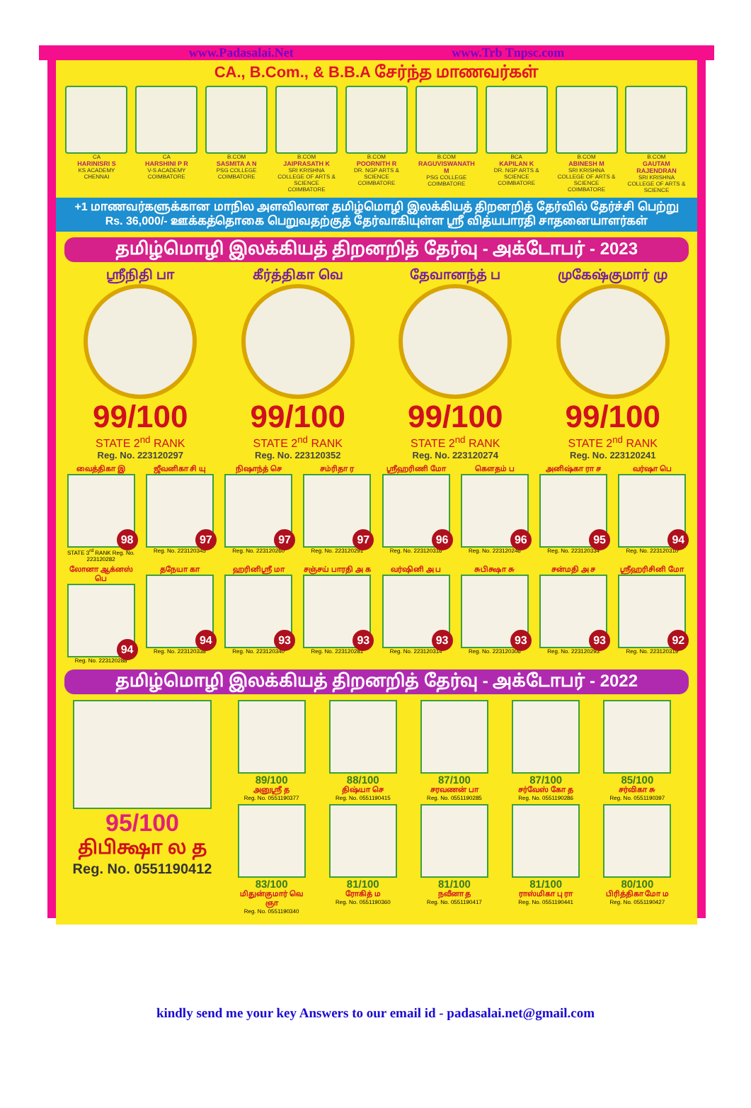www.Padasalai.Net www.Trb Tnpsc.com
CA., B.Com., & B.B.A சேர்ந்த மாணவர்கள்
CA
HARINISRI S
KS ACADEMY CHENNAI
CA
HARSHINI P R
V-S ACADEMY COIMBATORE
B.COM
SASMITA A N
PSG COLLEGE COIMBATORE
B.COM
JAIPRASATH K
SRI KRISHNA COLLEGE OF ARTS & SCIENCE COIMBATORE
B.COM
POORNITH R
DR. NGP ARTS & SCIENCE COIMBATORE
B.COM
RAGUVISWANATH M
PSG COLLEGE COIMBATORE
BCA
KAPILAN K
DR. NGP ARTS & SCIENCE COIMBATORE
B.COM
ABINESH M
SRI KRISHNA COLLEGE OF ARTS & SCIENCE COIMBATORE
B.COM
GAUTAM RAJENDRAN
SRI KRISHNA COLLEGE OF ARTS & SCIENCE
+1 மாணவர்களுக்கான மாநில அளவிலான தமிழ்மொழி இலக்கியத் திறனறித் தேர்வில் தேர்ச்சி பெற்று
Rs. 36,000/- ஊக்கத்தொகை பெறுவதற்குத் தேர்வாகியுள்ள ஸ்ரீ வித்யபாரதி சாதனையாளர்கள்
தமிழ்மொழி இலக்கியத் திறனறித் தேர்வு - அக்டோபர் - 2023
ஸ்ரீநிதி பா
99/100
STATE 2<sup>nd</sup> RANK
Reg. No. 223120297
கீர்த்திகா வெ
99/100
STATE 2<sup>nd</sup> RANK
Reg. No. 223120352
தேவானந்த் ப
99/100
STATE 2<sup>nd</sup> RANK
Reg. No. 223120274
முகேஷ்குமார் மு
99/100
STATE 2<sup>nd</sup> RANK
Reg. No. 223120241
வைத்திகா இ
98
STATE 3<sup>rd</sup> RANK Reg. No. 223120282
ஜீவனிகா சி யு
97
Reg. No. 223120345
நிஷாந்த் செ
97
Reg. No. 223120260
சம்ரிதா ர
97
Reg. No. 223120291
ஸ்ரீஹரிணி மோ
96
Reg. No. 223120316
கௌதம் ப
96
Reg. No. 223120246
அனிஷ்கா ரா ச
95
Reg. No. 223120334
வர்ஷா பெ
94
Reg. No. 223120310
லோனா ஆக்னஸ் பெ
94
Reg. No. 223120288
தநேயா கா
94
Reg. No. 223120338
ஹரினிஸ்ரீ மா
93
Reg. No. 223120340
சஞ்சய் பாரதி அ க
93
Reg. No. 223120281
வர்ஷினி அ ப
93
Reg. No. 223120314
சுபிக்ஷா சு
93
Reg. No. 223120306
சன்மதி அ ச
93
Reg. No. 223120293
ஸ்ரீஹரிசினி மோ
92
Reg. No. 223120319
தமிழ்மொழி இலக்கியத் திறனறித் தேர்வு - அக்டோபர் - 2022
95/100
திபிக்ஷா ல த
Reg. No. 0551190412
89/100
அனுஸ்ரீ த
Reg. No. 0551190377
88/100
திஷ்யா செ
Reg. No. 0551190415
87/100
சரவணன் பா
Reg. No. 0551190285
87/100
சர்வேஸ் கோ த
Reg. No. 0551190286
85/100
சர்விகா சு
Reg. No. 0551190397
83/100
மிதுன்குமார் வெ ஞா
Reg. No. 0551190340
81/100
ரோகித் ம
Reg. No. 0551190360
81/100
நவீனா த
Reg. No. 0551190417
81/100
ராஸ்மிகா பு ரா
Reg. No. 0551190441
80/100
பிரித்திகா மோ ம
Reg. No. 0551190427
kindly send me your key Answers to our email id - padasalai.net@gmail.com